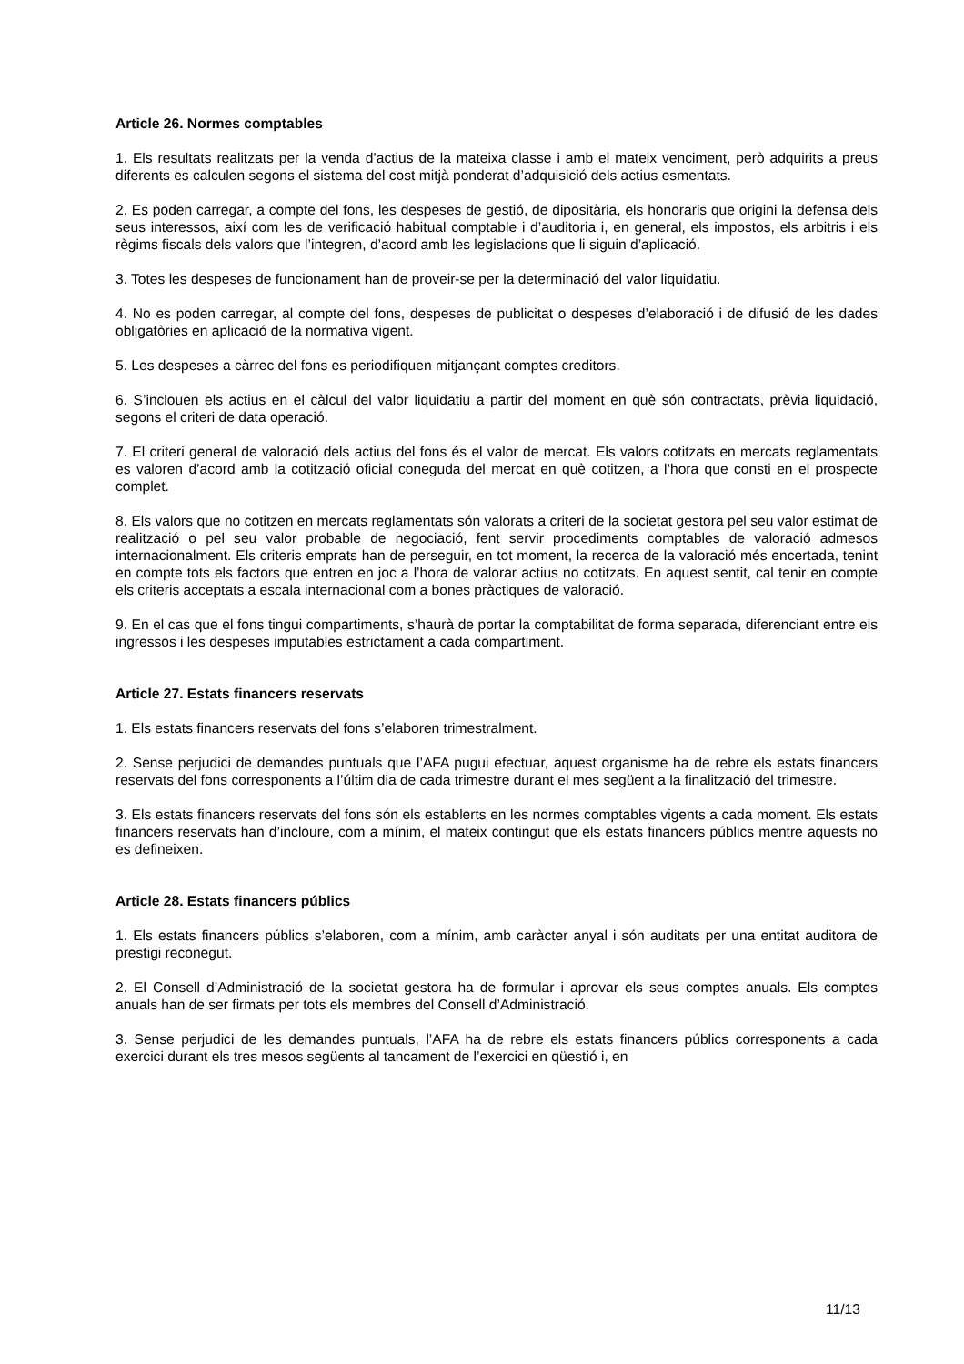Article 26. Normes comptables
1. Els resultats realitzats per la venda d’actius de la mateixa classe i amb el mateix venciment, però adquirits a preus diferents es calculen segons el sistema del cost mitjà ponderat d’adquisició dels actius esmentats.
2. Es poden carregar, a compte del fons, les despeses de gestió, de dipositària, els honoraris que origini la defensa dels seus interessos, així com les de verificació habitual comptable i d’auditoria i, en general, els impostos, els arbitris i els règims fiscals dels valors que l’integren, d’acord amb les legislacions que li siguin d’aplicació.
3. Totes les despeses de funcionament han de proveir-se per la determinació del valor liquidatiu.
4. No es poden carregar, al compte del fons, despeses de publicitat o despeses d’elaboració i de difusió de les dades obligatòries en aplicació de la normativa vigent.
5. Les despeses a càrrec del fons es periodifiquen mitjançant comptes creditors.
6. S’inclouen els actius en el càlcul del valor liquidatiu a partir del moment en què són contractats, prèvia liquidació, segons el criteri de data operació.
7. El criteri general de valoració dels actius del fons és el valor de mercat. Els valors cotitzats en mercats reglamentats es valoren d’acord amb la cotització oficial coneguda del mercat en què cotitzen, a l’hora que consti en el prospecte complet.
8. Els valors que no cotitzen en mercats reglamentats són valorats a criteri de la societat gestora pel seu valor estimat de realització o pel seu valor probable de negociació, fent servir procediments comptables de valoració admesos internacionalment. Els criteris emprats han de perseguir, en tot moment, la recerca de la valoració més encertada, tenint en compte tots els factors que entren en joc a l’hora de valorar actius no cotitzats. En aquest sentit, cal tenir en compte els criteris acceptats a escala internacional com a bones pràctiques de valoració.
9. En el cas que el fons tingui compartiments, s’haurà de portar la comptabilitat de forma separada, diferenciant entre els ingressos i les despeses imputables estrictament a cada compartiment.
Article 27. Estats financers reservats
1. Els estats financers reservats del fons s’elaboren trimestralment.
2. Sense perjudici de demandes puntuals que l’AFA pugui efectuar, aquest organisme ha de rebre els estats financers reservats del fons corresponents a l’últim dia de cada trimestre durant el mes següent a la finalització del trimestre.
3. Els estats financers reservats del fons són els establerts en les normes comptables vigents a cada moment. Els estats financers reservats han d’incloure, com a mínim, el mateix contingut que els estats financers públics mentre aquests no es defineixen.
Article 28. Estats financers públics
1. Els estats financers públics s’elaboren, com a mínim, amb caràcter anyal i són auditats per una entitat auditora de prestigi reconegut.
2. El Consell d’Administració de la societat gestora ha de formular i aprovar els seus comptes anuals. Els comptes anuals han de ser firmats per tots els membres del Consell d’Administració.
3. Sense perjudici de les demandes puntuals, l’AFA ha de rebre els estats financers públics corresponents a cada exercici durant els tres mesos següents al tancament de l’exercici en qüestió i, en
11/13